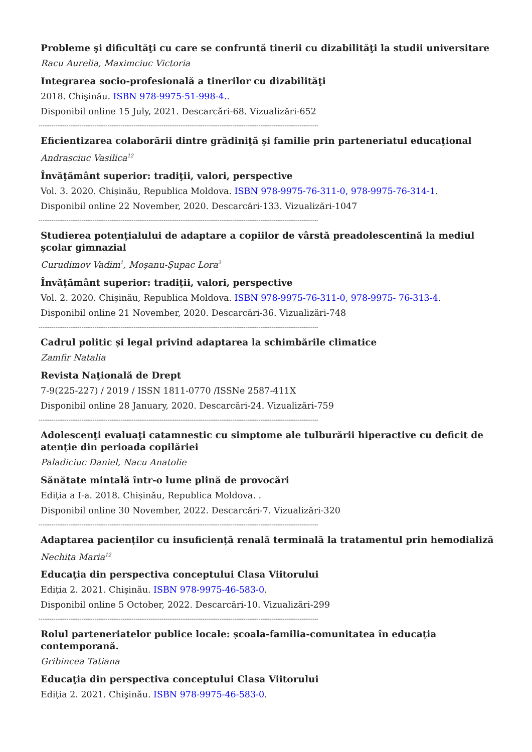Probleme şi dificultăţi cu care se confruntă tinerii cu dizabilităţi la studii universitare
Racu Aurelia, Maximciuc Victoria
Integrarea socio-profesională a tinerilor cu dizabilităţi
2018. Chişinău. ISBN 978-9975-51-998-4..
Disponibil online 15 July, 2021. Descarcări-68. Vizualizări-652
------------------------------------------------------------------------------------------------------------------------------------------------------
Eficientizarea colaborării dintre grădiniţă şi familie prin parteneriatul educaţional
Andrasciuc Vasilica<sup>12</sup>
Învăţământ superior: tradiţii, valori, perspective
Vol. 3. 2020. Chișinău, Republica Moldova. ISBN 978-9975-76-311-0, 978-9975-76-314-1.
Disponibil online 22 November, 2020. Descarcări-133. Vizualizări-1047
------------------------------------------------------------------------------------------------------------------------------------------------------
Studierea potenţialului de adaptare a copiilor de vârstă preadolescentină la mediul şcolar gimnazial
Curudimov Vadim<sup>1</sup>, Moşanu-Şupac Lora<sup>2</sup>
Învăţământ superior: tradiţii, valori, perspective
Vol. 2. 2020. Chișinău, Republica Moldova. ISBN 978-9975-76-311-0, 978-9975- 76-313-4.
Disponibil online 21 November, 2020. Descarcări-36. Vizualizări-748
------------------------------------------------------------------------------------------------------------------------------------------------------
Cadrul politic și legal privind adaptarea la schimbările climatice
Zamfir Natalia
Revista Naţională de Drept
7-9(225-227) / 2019 / ISSN 1811-0770 /ISSNe 2587-411X
Disponibil online 28 January, 2020. Descarcări-24. Vizualizări-759
------------------------------------------------------------------------------------------------------------------------------------------------------
Adolescenţi evaluaţi catamnestic cu simptome ale tulburării hiperactive cu deficit de atenție din perioada copilăriei
Paladiciuc Daniel, Nacu Anatolie
Sănătate mintală într-o lume plină de provocări
Ediția a I-a. 2018. Chișinău, Republica Moldova. .
Disponibil online 30 November, 2022. Descarcări-7. Vizualizări-320
------------------------------------------------------------------------------------------------------------------------------------------------------
Adaptarea pacienților cu insuficiență renală terminală la tratamentul prin hemodializă
Nechita Maria<sup>12</sup>
Educaţia din perspectiva conceptului Clasa Viitorului
Ediția 2. 2021. Chişinău. ISBN 978-9975-46-583-0.
Disponibil online 5 October, 2022. Descarcări-10. Vizualizări-299
------------------------------------------------------------------------------------------------------------------------------------------------------
Rolul parteneriatelor publice locale: școala-familia-comunitatea în educația contemporană.
Gribincea Tatiana
Educaţia din perspectiva conceptului Clasa Viitorului
Ediția 2. 2021. Chişinău. ISBN 978-9975-46-583-0.